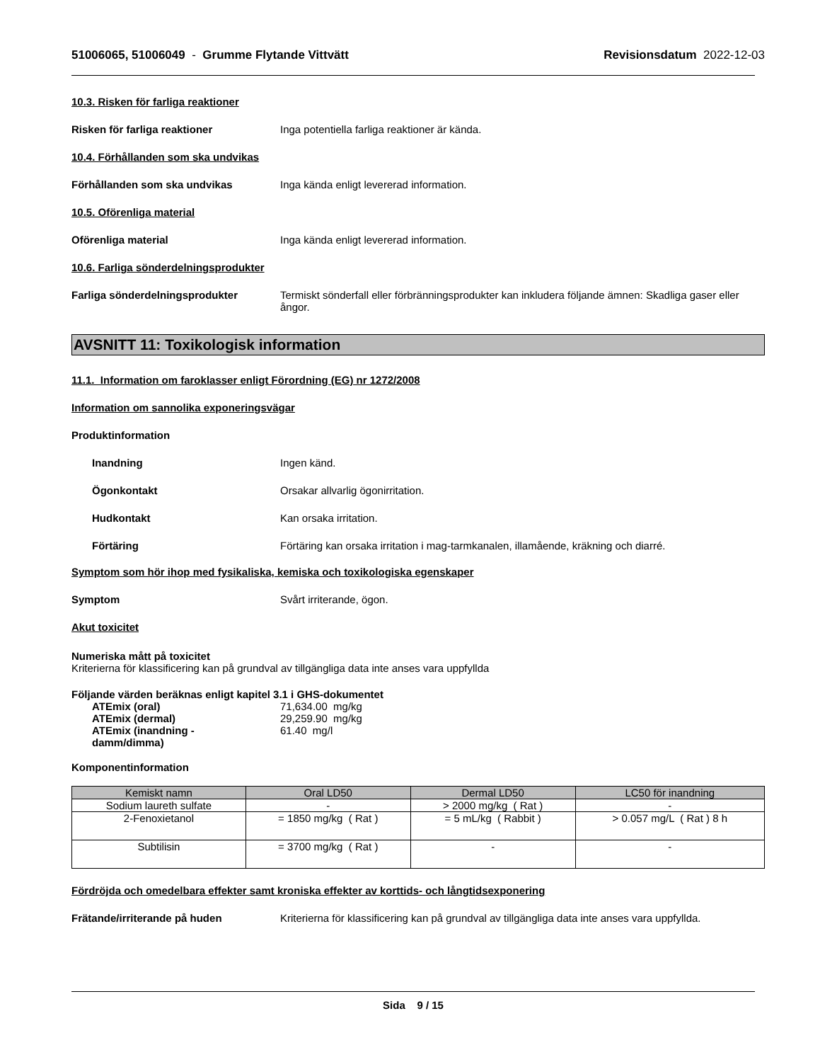51006065, 51006049 - Grumme Flytande Vittvätt Revisionsdatum 2022-12-03
10.3. Risken för farliga reaktioner
Risken för farliga reaktioner Inga potentiella farliga reaktioner är kända.
10.4. Förhållanden som ska undvikas
Förhållanden som ska undvikas Inga kända enligt levererad information.
10.5. Oförenliga material
Oförenliga material Inga kända enligt levererad information.
10.6. Farliga sönderdelningsprodukter
Farliga sönderdelningsprodukter Termiskt sönderfall eller förbränningsprodukter kan inkludera följande ämnen: Skadliga gaser eller ångor.
AVSNITT 11: Toxikologisk information
11.1. Information om faroklasser enligt Förordning (EG) nr 1272/2008
Information om sannolika exponeringsvägar
Produktinformation
Inandning Ingen känd.
Ögonkontakt Orsakar allvarlig ögonirritation.
Hudkontakt Kan orsaka irritation.
Förtäring Förtäring kan orsaka irritation i mag-tarmkanalen, illamående, kräkning och diarré.
Symptom som hör ihop med fysikaliska, kemiska och toxikologiska egenskaper
Symptom Svårt irriterande, ögon.
Akut toxicitet
Numeriska mått på toxicitet
Kriterierna för klassificering kan på grundval av tillgängliga data inte anses vara uppfyllda
Följande värden beräknas enligt kapitel 3.1 i GHS-dokumentet
ATEmix (oral) 71,634.00 mg/kg
ATEmix (dermal) 29,259.90 mg/kg
ATEmix (inandning - damm/dimma)
61.40 mg/l
Komponentinformation
| Kemiskt namn | Oral LD50 | Dermal LD50 | LC50 för inandning |
| --- | --- | --- | --- |
| Sodium laureth sulfate | - | > 2000 mg/kg ( Rat ) | - |
| 2-Fenoxietanol | = 1850 mg/kg ( Rat ) | = 5 mL/kg ( Rabbit ) | > 0.057 mg/L ( Rat ) 8 h |
| Subtilisin | = 3700 mg/kg ( Rat ) | - | - |
Fördröjda och omedelbara effekter samt kroniska effekter av korttids- och långtidsexponering
Frätande/irriterande på huden Kriterierna för klassificering kan på grundval av tillgängliga data inte anses vara uppfyllda.
Sida 9 / 15